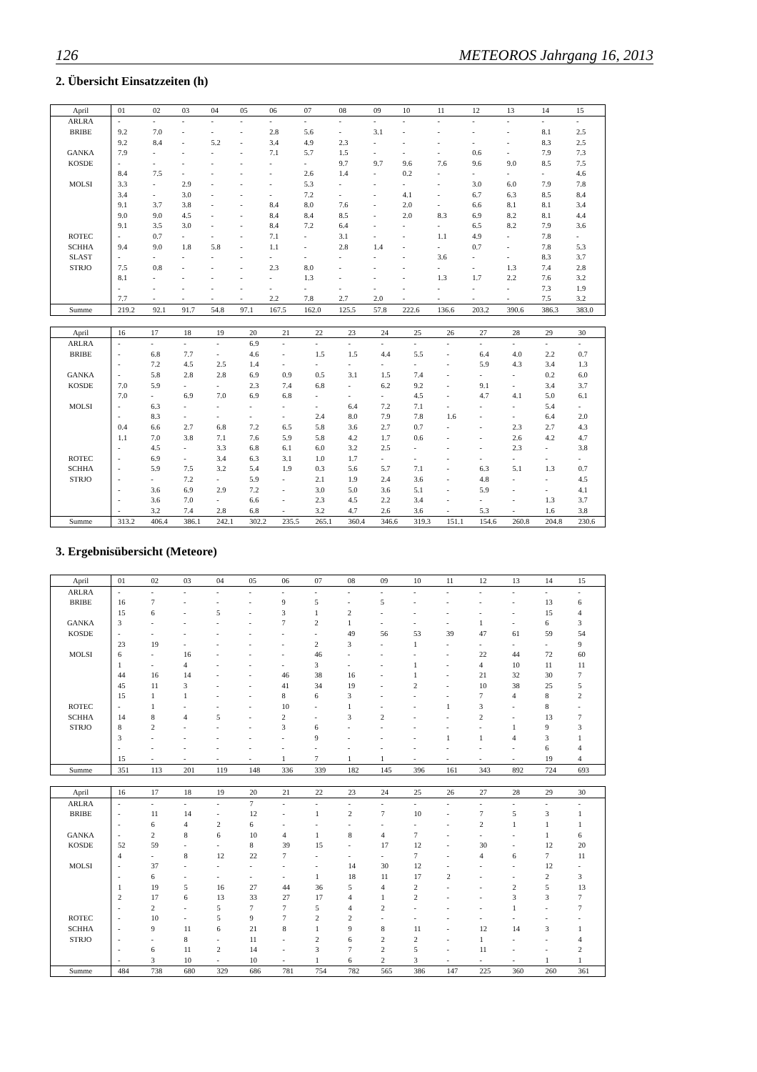126 METEOROS Jahrgang 16, 2013
2. Übersicht Einsatzzeiten (h)
| April | 01 | 02 | 03 | 04 | 05 | 06 | 07 | 08 | 09 | 10 | 11 | 12 | 13 | 14 | 15 |
| --- | --- | --- | --- | --- | --- | --- | --- | --- | --- | --- | --- | --- | --- | --- | --- |
| ARLRA | - | - | - | - | - | - | - | - | - | - | - | - | - | - | - |
| BRIBE | 9.2 | 7.0 | - | - | - | 2.8 | 5.6 | - | 3.1 | - | - | - | - | 8.1 | 2.5 |
| | 9.2 | 8.4 | - | 5.2 | - | 3.4 | 4.9 | 2.3 | - | - | - | - | - | 8.3 | 2.5 |
| GANKA | 7.9 | - | - | - | - | 7.1 | 5.7 | 1.5 | - | - | - | 0.6 | - | 7.9 | 7.3 |
| KOSDE | - | - | - | - | - | - | - | 9.7 | 9.7 | 9.6 | 7.6 | 9.6 | 9.0 | 8.5 | 7.5 |
| | 8.4 | 7.5 | - | - | - | - | 2.6 | 1.4 | - | 0.2 | - | - | - | - | 4.6 |
| MOLSI | 3.3 | - | 2.9 | - | - | - | 5.3 | - | - | - | - | 3.0 | 6.0 | 7.9 | 7.8 |
| | 3.4 | - | 3.0 | - | - | - | 7.2 | - | - | 4.1 | - | 6.7 | 6.3 | 8.5 | 8.4 |
| | 9.1 | 3.7 | 3.8 | - | - | 8.4 | 8.0 | 7.6 | - | 2.0 | - | 6.6 | 8.1 | 8.1 | 3.4 |
| | 9.0 | 9.0 | 4.5 | - | - | 8.4 | 8.4 | 8.5 | - | 2.0 | 8.3 | 6.9 | 8.2 | 8.1 | 4.4 |
| | 9.1 | 3.5 | 3.0 | - | - | 8.4 | 7.2 | 6.4 | - | - | - | 6.5 | 8.2 | 7.9 | 3.6 |
| ROTEC | - | 0.7 | - | - | - | 7.1 | - | 3.1 | - | - | 1.1 | 4.9 | - | 7.8 | - |
| SCHHA | 9.4 | 9.0 | 1.8 | 5.8 | - | 1.1 | - | 2.8 | 1.4 | - | - | 0.7 | - | 7.8 | 5.3 |
| SLAST | - | - | - | - | - | - | - | - | - | - | 3.6 | - | - | 8.3 | 3.7 |
| STRJO | 7.5 | 0.8 | - | - | - | 2.3 | 8.0 | - | - | - | - | - | 1.3 | 7.4 | 2.8 |
| | 8.1 | - | - | - | - | - | 1.3 | - | - | - | 1.3 | 1.7 | 2.2 | 7.6 | 3.2 |
| | - | - | - | - | - | - | - | - | - | - | - | - | - | 7.3 | 1.9 |
| | 7.7 | - | - | - | - | 2.2 | 7.8 | 2.7 | 2.0 | - | - | - | - | 7.5 | 3.2 |
| Summe | 219.2 | 92.1 | 91.7 | 54.8 | 97.1 | 167.5 | 162.0 | 125.5 | 57.8 | 222.6 | 136.6 | 203.2 | 390.6 | 386.3 | 383.0 |
| April | 16 | 17 | 18 | 19 | 20 | 21 | 22 | 23 | 24 | 25 | 26 | 27 | 28 | 29 | 30 |
| --- | --- | --- | --- | --- | --- | --- | --- | --- | --- | --- | --- | --- | --- | --- | --- |
| ARLRA | - | - | - | - | 6.9 | - | - | - | - | - | - | - | - | - | - |
| BRIBE | - | 6.8 | 7.7 | - | 4.6 | - | 1.5 | 1.5 | 4.4 | 5.5 | - | 6.4 | 4.0 | 2.2 | 0.7 |
| | - | 7.2 | 4.5 | 2.5 | 1.4 | - | - | - | - | - | - | 5.9 | 4.3 | 3.4 | 1.3 |
| GANKA | - | 5.8 | 2.8 | 2.8 | 6.9 | 0.9 | 0.5 | 3.1 | 1.5 | 7.4 | - | - | - | 0.2 | 6.0 |
| KOSDE | 7.0 | 5.9 | - | - | 2.3 | 7.4 | 6.8 | - | 6.2 | 9.2 | - | 9.1 | - | 3.4 | 3.7 |
| | 7.0 | - | 6.9 | 7.0 | 6.9 | 6.8 | - | - | - | 4.5 | - | 4.7 | 4.1 | 5.0 | 6.1 |
| MOLSI | - | 6.3 | - | - | - | - | - | 6.4 | 7.2 | 7.1 | - | - | - | 5.4 | - |
| | - | 8.3 | - | - | - | - | 2.4 | 8.0 | 7.9 | 7.8 | 1.6 | - | - | 6.4 | 2.0 |
| | 0.4 | 6.6 | 2.7 | 6.8 | 7.2 | 6.5 | 5.8 | 3.6 | 2.7 | 0.7 | - | - | 2.3 | 2.7 | 4.3 |
| | 1.1 | 7.0 | 3.8 | 7.1 | 7.6 | 5.9 | 5.8 | 4.2 | 1.7 | 0.6 | - | - | 2.6 | 4.2 | 4.7 |
| | - | 4.5 | - | 3.3 | 6.8 | 6.1 | 6.0 | 3.2 | 2.5 | - | - | - | 2.3 | - | 3.8 |
| ROTEC | - | 6.9 | - | 3.4 | 6.3 | 3.1 | 1.0 | 1.7 | - | - | - | - | - | - | - |
| SCHHA | - | 5.9 | 7.5 | 3.2 | 5.4 | 1.9 | 0.3 | 5.6 | 5.7 | 7.1 | - | 6.3 | 5.1 | 1.3 | 0.7 |
| STRJO | - | - | 7.2 | - | 5.9 | - | 2.1 | 1.9 | 2.4 | 3.6 | - | 4.8 | - | - | 4.5 |
| | - | 3.6 | 6.9 | 2.9 | 7.2 | - | 3.0 | 5.0 | 3.6 | 5.1 | - | 5.9 | - | - | 4.1 |
| | - | 3.6 | 7.0 | - | 6.6 | - | 2.3 | 4.5 | 2.2 | 3.4 | - | - | - | 1.3 | 3.7 |
| | - | 3.2 | 7.4 | 2.8 | 6.8 | - | 3.2 | 4.7 | 2.6 | 3.6 | - | 5.3 | - | 1.6 | 3.8 |
| Summe | 313.2 | 406.4 | 386.1 | 242.1 | 302.2 | 235.5 | 265.1 | 360.4 | 346.6 | 319.3 | 151.1 | 154.6 | 260.8 | 204.8 | 230.6 |
3. Ergebnisübersicht (Meteore)
| April | 01 | 02 | 03 | 04 | 05 | 06 | 07 | 08 | 09 | 10 | 11 | 12 | 13 | 14 | 15 |
| --- | --- | --- | --- | --- | --- | --- | --- | --- | --- | --- | --- | --- | --- | --- | --- |
| ARLRA | - | - | - | - | - | - | - | - | - | - | - | - | - | - | - |
| BRIBE | 16 | 7 | - | - | - | 9 | 5 | - | 5 | - | - | - | - | 13 | 6 |
| | 15 | 6 | - | 5 | - | 3 | 1 | 2 | - | - | - | - | - | 15 | 4 |
| GANKA | 3 | - | - | - | - | 7 | 2 | 1 | - | - | - | 1 | - | 6 | 3 |
| KOSDE | - | - | - | - | - | - | - | 49 | 56 | 53 | 39 | 47 | 61 | 59 | 54 |
| | 23 | 19 | - | - | - | - | 2 | 3 | - | 1 | - | - | - | - | 9 |
| MOLSI | 6 | - | 16 | - | - | - | 46 | - | - | - | - | 22 | 44 | 72 | 60 |
| | 1 | - | 4 | - | - | - | 3 | - | - | 1 | - | 4 | 10 | 11 | 11 |
| | 44 | 16 | 14 | - | - | 46 | 38 | 16 | - | 1 | - | 21 | 32 | 30 | 7 |
| | 45 | 11 | 3 | - | - | 41 | 34 | 19 | - | 2 | - | 10 | 38 | 25 | 5 |
| | 15 | 1 | 1 | - | - | 8 | 6 | 3 | - | - | - | 7 | 4 | 8 | 2 |
| ROTEC | - | 1 | - | - | - | 10 | - | 1 | - | - | 1 | 3 | - | 8 | - |
| SCHHA | 14 | 8 | 4 | 5 | - | 2 | - | 3 | 2 | - | - | 2 | - | 13 | 7 |
| STRJO | 8 | 2 | - | - | - | 3 | 6 | - | - | - | - | - | 1 | 9 | 3 |
| | 3 | - | - | - | - | - | 9 | - | - | - | 1 | 1 | 4 | 3 | 1 |
| | - | - | - | - | - | - | - | - | - | - | - | - | - | 6 | 4 |
| | 15 | - | - | - | - | 1 | 7 | 1 | 1 | - | - | - | - | 19 | 4 |
| Summe | 351 | 113 | 201 | 119 | 148 | 336 | 339 | 182 | 145 | 396 | 161 | 343 | 892 | 724 | 693 |
| April | 16 | 17 | 18 | 19 | 20 | 21 | 22 | 23 | 24 | 25 | 26 | 27 | 28 | 29 | 30 |
| --- | --- | --- | --- | --- | --- | --- | --- | --- | --- | --- | --- | --- | --- | --- | --- |
| ARLRA | - | - | - | - | 7 | - | - | - | - | - | - | - | - | - | - |
| BRIBE | - | 11 | 14 | - | 12 | - | 1 | 2 | 7 | 10 | - | 7 | 5 | 3 | 1 |
| | - | 6 | 4 | 2 | 6 | - | - | - | - | - | - | 2 | 1 | 1 | 1 |
| GANKA | - | 2 | 8 | 6 | 10 | 4 | 1 | 8 | 4 | 7 | - | - | - | 1 | 6 |
| KOSDE | 52 | 59 | - | - | 8 | 39 | 15 | - | 17 | 12 | - | 30 | - | 12 | 20 |
| | 4 | - | 8 | 12 | 22 | 7 | - | - | - | 7 | - | 4 | 6 | 7 | 11 |
| MOLSI | - | 37 | - | - | - | - | - | 14 | 30 | 12 | - | - | - | 12 | - |
| | - | 6 | - | - | - | - | 1 | 18 | 11 | 17 | 2 | - | - | 2 | 3 |
| | 1 | 19 | 5 | 16 | 27 | 44 | 36 | 5 | 4 | 2 | - | - | 2 | 5 | 13 |
| | 2 | 17 | 6 | 13 | 33 | 27 | 17 | 4 | 1 | 2 | - | - | 3 | 3 | 7 |
| | - | 2 | - | 5 | 7 | 7 | 5 | 4 | 2 | - | - | - | 1 | - | 7 |
| ROTEC | - | 10 | - | 5 | 9 | 7 | 2 | 2 | - | - | - | - | - | - | - |
| SCHHA | - | 9 | 11 | 6 | 21 | 8 | 1 | 9 | 8 | 11 | - | 12 | 14 | 3 | 1 |
| STRJO | - | - | 8 | - | 11 | - | 2 | 6 | 2 | 2 | - | 1 | - | - | 4 |
| | - | 6 | 11 | 2 | 14 | - | 3 | 7 | 2 | 5 | - | 11 | - | - | 2 |
| | - | 3 | 10 | - | 10 | - | 1 | 6 | 2 | 3 | - | - | - | 1 | 1 |
| Summe | 484 | 738 | 680 | 329 | 686 | 781 | 754 | 782 | 565 | 386 | 147 | 225 | 360 | 260 | 361 |